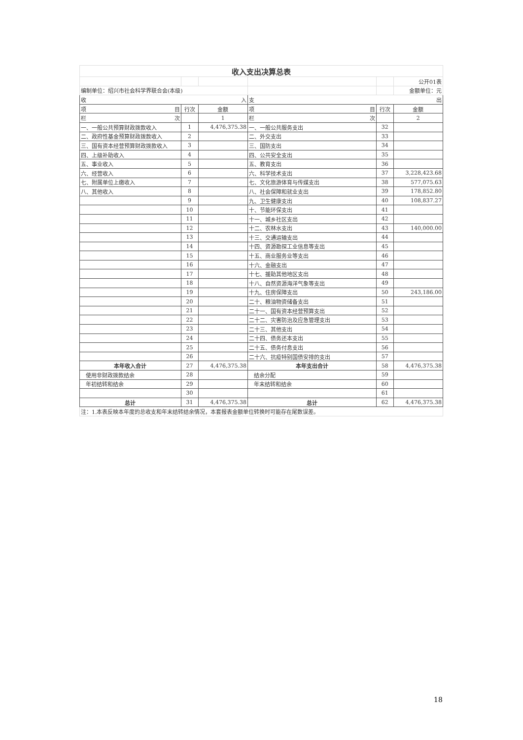| 收入支出决算总表 | | | | | |
| | | | | | 公开01表 |
| 编制单位：绍兴市社会科学界联合会(本级) | | | | | 金额单位：元 |
| 收 入 | | | 支 出 | | |
| 项 目 | 行次 | 金额 | 项 目 | 行次 | 金额 |
| 栏 次 | | 1 | 栏 次 | | 2 |
| 一、一般公共预算财政拨款收入 | 1 | 4,476,375.38 | 一、一般公共服务支出 | 32 | |
| 二、政府性基金预算财政拨款收入 | 2 | | 二、外交支出 | 33 | |
| 三、国有资本经营预算财政拨款收入 | 3 | | 三、国防支出 | 34 | |
| 四、上级补助收入 | 4 | | 四、公共安全支出 | 35 | |
| 五、事业收入 | 5 | | 五、教育支出 | 36 | |
| 六、经营收入 | 6 | | 六、科学技术支出 | 37 | 3,228,423.68 |
| 七、附属单位上缴收入 | 7 | | 七、文化旅游体育与传媒支出 | 38 | 577,075.63 |
| 八、其他收入 | 8 | | 八、社会保障和就业支出 | 39 | 178,852.80 |
| | 9 | | 九、卫生健康支出 | 40 | 108,837.27 |
| | 10 | | 十、节能环保支出 | 41 | |
| | 11 | | 十一、城乡社区支出 | 42 | |
| | 12 | | 十二、农林水支出 | 43 | 140,000.00 |
| | 13 | | 十三、交通运输支出 | 44 | |
| | 14 | | 十四、资源勘探工业信息等支出 | 45 | |
| | 15 | | 十五、商业服务业等支出 | 46 | |
| | 16 | | 十六、金融支出 | 47 | |
| | 17 | | 十七、援助其他地区支出 | 48 | |
| | 18 | | 十八、自然资源海洋气象等支出 | 49 | |
| | 19 | | 十九、住房保障支出 | 50 | 243,186.00 |
| | 20 | | 二十、粮油物资储备支出 | 51 | |
| | 21 | | 二十一、国有资本经营预算支出 | 52 | |
| | 22 | | 二十二、灾害防治及应急管理支出 | 53 | |
| | 23 | | 二十三、其他支出 | 54 | |
| | 24 | | 二十四、债务还本支出 | 55 | |
| | 25 | | 二十五、债务付息支出 | 56 | |
| | 26 | | 二十六、抗疫特别国债安排的支出 | 57 | |
| 本年收入合计 | 27 | 4,476,375.38 | 本年支出合计 | 58 | 4,476,375.38 |
| 使用非财政拨款结余 | 28 | | 结余分配 | 59 | |
| 年初结转和结余 | 29 | | 年末结转和结余 | 60 | |
| | 30 | | | 61 | |
| 总计 | 31 | 4,476,375.38 | 总计 | 62 | 4,476,375.38 |
| 注：1.本表反映本年度的总收支和年末结转结余情况，本套报表金额单位转换时可能存在尾数误差。 | | | | | |
18